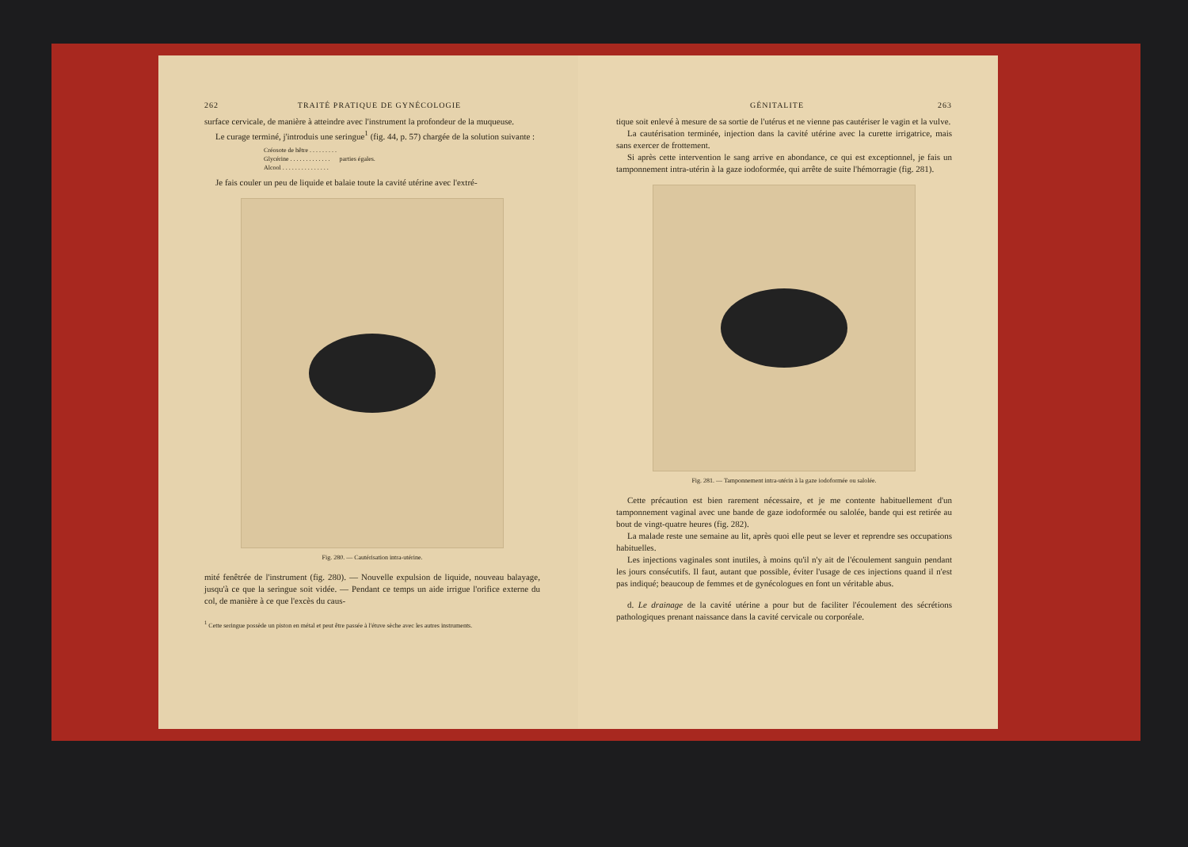262 TRAITÉ PRATIQUE DE GYNÉCOLOGIE
surface cervicale, de manière à atteindre avec l'instrument la profondeur de la muqueuse.
Le curage terminé, j'introduis une seringue<sup>1</sup> (fig. 44, p. 57) chargée de la solution suivante :
Créosote de hêtre . . . . . . . . .
Glycérine . . . . . . . . . . . . . parties égales.
Alcool . . . . . . . . . . . . . . .
Je fais couler un peu de liquide et balaie toute la cavité utérine avec l'extré-
Fig. 280. — Cautérisation intra-utérine.
mité fenêtrée de l'instrument (fig. 280). — Nouvelle expulsion de liquide, nouveau balayage, jusqu'à ce que la seringue soit vidée. — Pendant ce temps un aide irrigue l'orifice externe du col, de manière à ce que l'excès du caus-
<sup>1</sup> Cette seringue possède un piston en métal et peut être passée à l'étuve sèche avec les autres instruments.
GÉNITALITE 263
tique soit enlevé à mesure de sa sortie de l'utérus et ne vienne pas cautériser le vagin et la vulve.
La cautérisation terminée, injection dans la cavité utérine avec la curette irrigatrice, mais sans exercer de frottement.
Si après cette intervention le sang arrive en abondance, ce qui est exceptionnel, je fais un tamponnement intra-utérin à la gaze iodoformée, qui arrête de suite l'hémorragie (fig. 281).
Fig. 281. — Tamponnement intra-utérin à la gaze iodoformée ou salolée.
Cette précaution est bien rarement nécessaire, et je me contente habituellement d'un tamponnement vaginal avec une bande de gaze iodoformée ou salolée, bande qui est retirée au bout de vingt-quatre heures (fig. 282).
La malade reste une semaine au lit, après quoi elle peut se lever et reprendre ses occupations habituelles.
Les injections vaginales sont inutiles, à moins qu'il n'y ait de l'écoulement sanguin pendant les jours consécutifs. Il faut, autant que possible, éviter l'usage de ces injections quand il n'est pas indiqué; beaucoup de femmes et de gynécologues en font un véritable abus.
d. Le drainage de la cavité utérine a pour but de faciliter l'écoulement des sécrétions pathologiques prenant naissance dans la cavité cervicale ou corporéale.